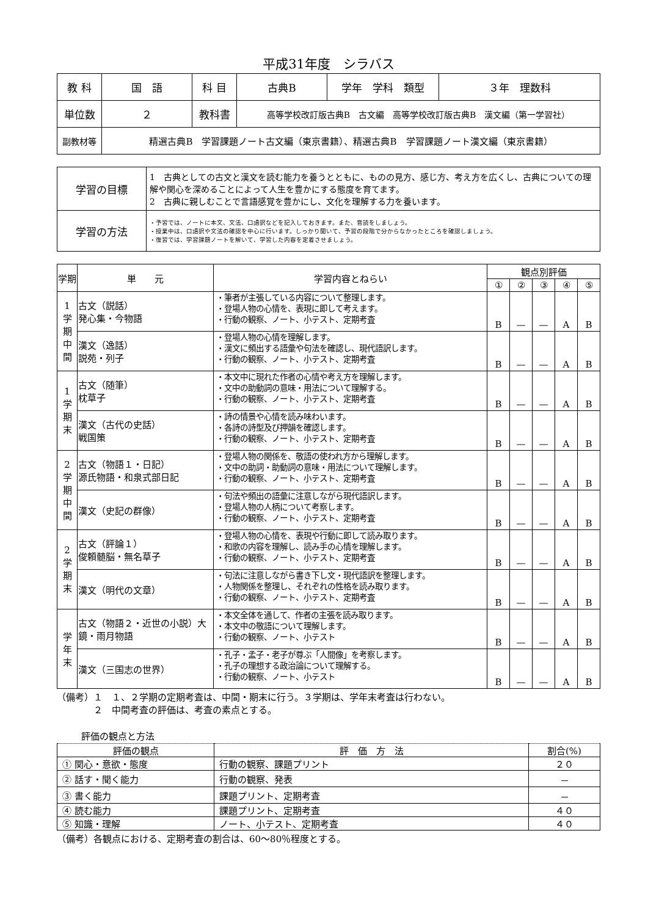平成31年度　シラバス
| 教 科 | 国 語 | 科 目 | 古典B | 学年 学科 類型 | ３年 理数科 |
| 単位数 | ２ | 教科書 | 高等学校改訂版古典B 古文編 高等学校改訂版古典B 漢文編（第一学習社） | | |
| 副教材等 | 精選古典B 学習課題ノート古文編（東京書籍）、精選古典B 学習課題ノート漢文編（東京書籍） | | | | |
| 学習の目標 | 1 古典としての古文と漢文を読む能力を養うとともに、ものの見方、感じ方、考え方を広くし、古典についての理解や関心を深めることによって人生を豊かにする態度を育てます。 2 古典に親しむことで言語感覚を豊かにし、文化を理解する力を養います。 |
| 学習の方法 | ・予習では、ノートに本文、文法、口語訳などを記入しておきます。また、音読をしましょう。 ・授業中は、口語訳や文法の確認を中心に行います。しっかり聞いて、予習の段階で分からなかったところを確認しましょう。 ・復習では、学習課題ノートを解いて、学習した内容を定着させましょう。 |
| 学期 | 単 元 | 学習内容とねらい | 観点別評価 | | | | |
| --- | --- | --- | --- | --- | --- | --- | --- |
| | | | ① | ② | ③ | ④ | ⑤ |
| 1 学 期 中 間 | 古文（説話） 発心集・今物語 | ・筆者が主張している内容について整理します。 ・登場人物の心情を、表現に即して考えます。 ・行動の観察、ノート、小テスト、定期考査 | B | — | — | A | B |
| | 漢文（逸話） 説苑・列子 | ・登場人物の心情を理解します。 ・漢文に頻出する語彙や句法を確認し、現代語訳します。 ・行動の観察、ノート、小テスト、定期考査 | B | — | — | A | B |
| 1 学 期 末 | 古文（随筆） 枕草子 | ・本文中に現れた作者の心情や考え方を理解します。 ・文中の助動詞の意味・用法について理解する。 ・行動の観察、ノート、小テスト、定期考査 | B | — | — | A | B |
| | 漢文（古代の史話） 戦国策 | ・詩の情景や心情を読み味わいます。 ・各詩の詩型及び押韻を確認します。 ・行動の観察、ノート、小テスト、定期考査 | B | — | — | A | B |
| 2 学 期 中 間 | 古文（物語１・日記） 源氏物語・和泉式部日記 | ・登場人物の関係を、敬語の使われ方から理解します。 ・文中の助詞・助動詞の意味・用法について理解します。 ・行動の観察、ノート、小テスト、定期考査 | B | — | — | A | B |
| | 漢文（史記の群像） | ・句法や頻出の語彙に注意しながら現代語訳します。 ・登場人物の人柄について考察します。 ・行動の観察、ノート、小テスト、定期考査 | B | — | — | A | B |
| 2 学 期 末 | 古文（評論１） 俊頼髄脳・無名草子 | ・登場人物の心情を、表現や行動に即して読み取ります。 ・和歌の内容を理解し、読み手の心情を理解します。 ・行動の観察、ノート、小テスト、定期考査 | B | — | — | A | B |
| | 漢文（明代の文章） | ・句法に注意しながら書き下し文・現代語訳を整理します。 ・人物関係を整理し、それぞれの性格を読み取ります。 ・行動の観察、ノート、小テスト、定期考査 | B | — | — | A | B |
| 学 年 末 | 古文（物語２・近世の小説）大鏡・雨月物語 | ・本文全体を通して、作者の主張を読み取ります。 ・本文中の敬語について理解します。 ・行動の観察、ノート、小テスト | B | — | — | A | B |
| | 漢文（三国志の世界） | ・孔子・孟子・老子が尊ぶ「人間像」を考察します。 ・孔子の理想する政治論について理解する。 ・行動の観察、ノート、小テスト | B | — | — | A | B |
（備考）１　１、２学期の定期考査は、中間・期末に行う。３学期は、学年末考査は行わない。
　　　　２　中間考査の評価は、考査の素点とする。
評価の観点と方法
| 評価の観点 | 評 価 方 法 | 割合(%) |
| --- | --- | --- |
| ① 関心・意欲・態度 | 行動の観察、課題プリント | ２０ |
| ② 話す・聞く能力 | 行動の観察、発表 | － |
| ③ 書く能力 | 課題プリント、定期考査 | － |
| ④ 読む能力 | 課題プリント、定期考査 | ４０ |
| ⑤ 知識・理解 | ノート、小テスト、定期考査 | ４０ |
（備考）各観点における、定期考査の割合は、60～80％程度とする。